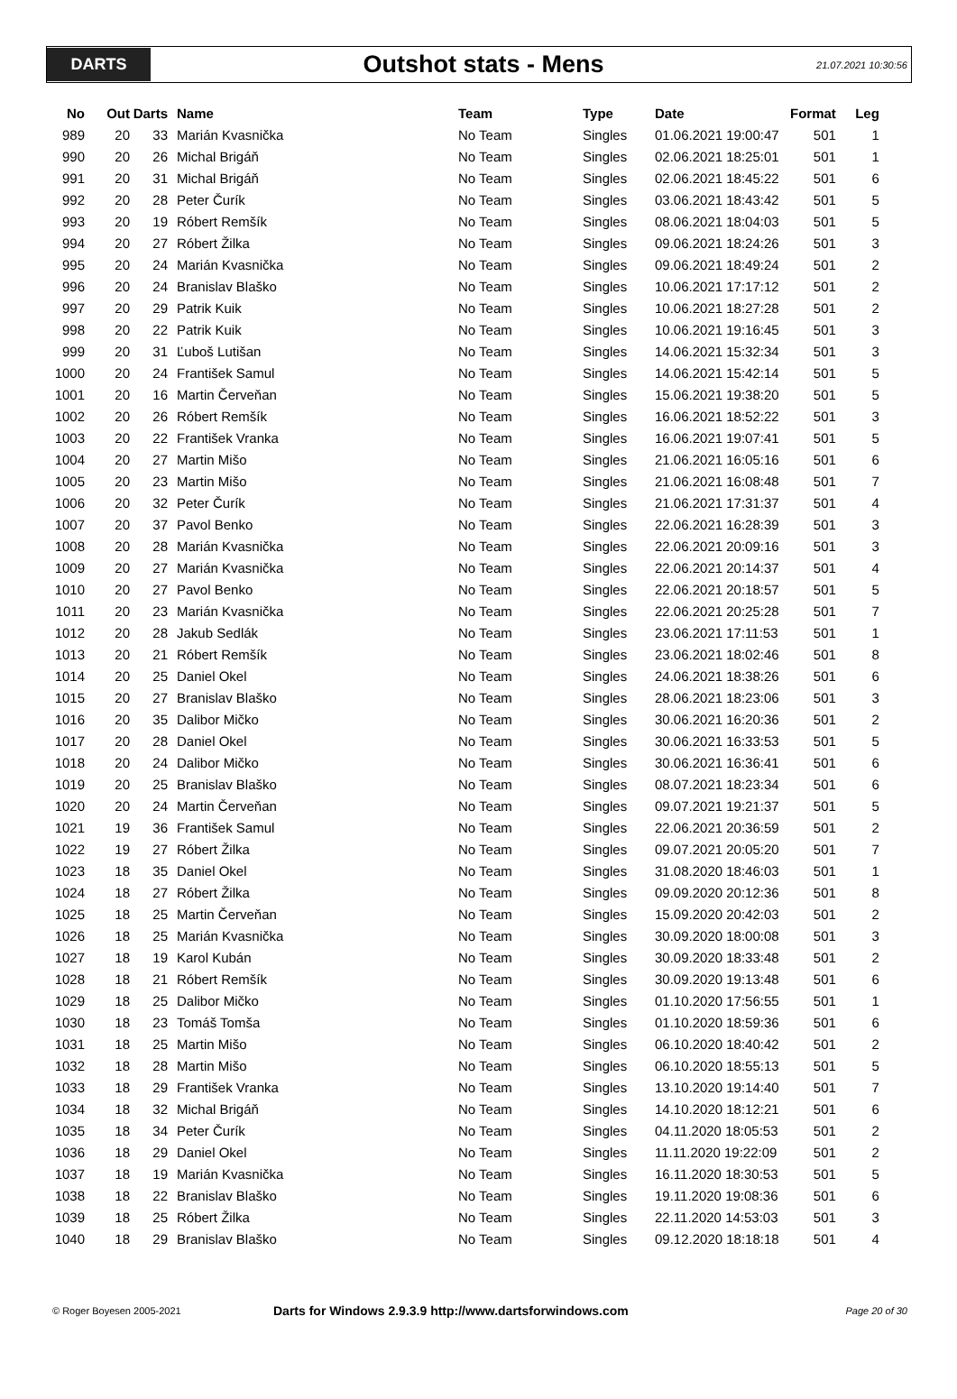DARTS
Outshot stats - Mens
21.07.2021 10:30:56
| No | Out | Darts | Name | Team | Type | Date | Format | Leg |
| --- | --- | --- | --- | --- | --- | --- | --- | --- |
| 989 | 20 | 33 | Marián Kvasnička | No Team | Singles | 01.06.2021 19:00:47 | 501 | 1 |
| 990 | 20 | 26 | Michal Brigáň | No Team | Singles | 02.06.2021 18:25:01 | 501 | 1 |
| 991 | 20 | 31 | Michal Brigáň | No Team | Singles | 02.06.2021 18:45:22 | 501 | 6 |
| 992 | 20 | 28 | Peter Čurík | No Team | Singles | 03.06.2021 18:43:42 | 501 | 5 |
| 993 | 20 | 19 | Róbert Remšík | No Team | Singles | 08.06.2021 18:04:03 | 501 | 5 |
| 994 | 20 | 27 | Róbert Žilka | No Team | Singles | 09.06.2021 18:24:26 | 501 | 3 |
| 995 | 20 | 24 | Marián Kvasnička | No Team | Singles | 09.06.2021 18:49:24 | 501 | 2 |
| 996 | 20 | 24 | Branislav Blaško | No Team | Singles | 10.06.2021 17:17:12 | 501 | 2 |
| 997 | 20 | 29 | Patrik Kuik | No Team | Singles | 10.06.2021 18:27:28 | 501 | 2 |
| 998 | 20 | 22 | Patrik Kuik | No Team | Singles | 10.06.2021 19:16:45 | 501 | 3 |
| 999 | 20 | 31 | Ľuboš Lutišan | No Team | Singles | 14.06.2021 15:32:34 | 501 | 3 |
| 1000 | 20 | 24 | František Samul | No Team | Singles | 14.06.2021 15:42:14 | 501 | 5 |
| 1001 | 20 | 16 | Martin Červeňan | No Team | Singles | 15.06.2021 19:38:20 | 501 | 5 |
| 1002 | 20 | 26 | Róbert Remšík | No Team | Singles | 16.06.2021 18:52:22 | 501 | 3 |
| 1003 | 20 | 22 | František Vranka | No Team | Singles | 16.06.2021 19:07:41 | 501 | 5 |
| 1004 | 20 | 27 | Martin Mišo | No Team | Singles | 21.06.2021 16:05:16 | 501 | 6 |
| 1005 | 20 | 23 | Martin Mišo | No Team | Singles | 21.06.2021 16:08:48 | 501 | 7 |
| 1006 | 20 | 32 | Peter Čurík | No Team | Singles | 21.06.2021 17:31:37 | 501 | 4 |
| 1007 | 20 | 37 | Pavol Benko | No Team | Singles | 22.06.2021 16:28:39 | 501 | 3 |
| 1008 | 20 | 28 | Marián Kvasnička | No Team | Singles | 22.06.2021 20:09:16 | 501 | 3 |
| 1009 | 20 | 27 | Marián Kvasnička | No Team | Singles | 22.06.2021 20:14:37 | 501 | 4 |
| 1010 | 20 | 27 | Pavol Benko | No Team | Singles | 22.06.2021 20:18:57 | 501 | 5 |
| 1011 | 20 | 23 | Marián Kvasnička | No Team | Singles | 22.06.2021 20:25:28 | 501 | 7 |
| 1012 | 20 | 28 | Jakub Sedlák | No Team | Singles | 23.06.2021 17:11:53 | 501 | 1 |
| 1013 | 20 | 21 | Róbert Remšík | No Team | Singles | 23.06.2021 18:02:46 | 501 | 8 |
| 1014 | 20 | 25 | Daniel Okel | No Team | Singles | 24.06.2021 18:38:26 | 501 | 6 |
| 1015 | 20 | 27 | Branislav Blaško | No Team | Singles | 28.06.2021 18:23:06 | 501 | 3 |
| 1016 | 20 | 35 | Dalibor Mičko | No Team | Singles | 30.06.2021 16:20:36 | 501 | 2 |
| 1017 | 20 | 28 | Daniel Okel | No Team | Singles | 30.06.2021 16:33:53 | 501 | 5 |
| 1018 | 20 | 24 | Dalibor Mičko | No Team | Singles | 30.06.2021 16:36:41 | 501 | 6 |
| 1019 | 20 | 25 | Branislav Blaško | No Team | Singles | 08.07.2021 18:23:34 | 501 | 6 |
| 1020 | 20 | 24 | Martin Červeňan | No Team | Singles | 09.07.2021 19:21:37 | 501 | 5 |
| 1021 | 19 | 36 | František Samul | No Team | Singles | 22.06.2021 20:36:59 | 501 | 2 |
| 1022 | 19 | 27 | Róbert Žilka | No Team | Singles | 09.07.2021 20:05:20 | 501 | 7 |
| 1023 | 18 | 35 | Daniel Okel | No Team | Singles | 31.08.2020 18:46:03 | 501 | 1 |
| 1024 | 18 | 27 | Róbert Žilka | No Team | Singles | 09.09.2020 20:12:36 | 501 | 8 |
| 1025 | 18 | 25 | Martin Červeňan | No Team | Singles | 15.09.2020 20:42:03 | 501 | 2 |
| 1026 | 18 | 25 | Marián Kvasnička | No Team | Singles | 30.09.2020 18:00:08 | 501 | 3 |
| 1027 | 18 | 19 | Karol Kubán | No Team | Singles | 30.09.2020 18:33:48 | 501 | 2 |
| 1028 | 18 | 21 | Róbert Remšík | No Team | Singles | 30.09.2020 19:13:48 | 501 | 6 |
| 1029 | 18 | 25 | Dalibor Mičko | No Team | Singles | 01.10.2020 17:56:55 | 501 | 1 |
| 1030 | 18 | 23 | Tomáš Tomša | No Team | Singles | 01.10.2020 18:59:36 | 501 | 6 |
| 1031 | 18 | 25 | Martin Mišo | No Team | Singles | 06.10.2020 18:40:42 | 501 | 2 |
| 1032 | 18 | 28 | Martin Mišo | No Team | Singles | 06.10.2020 18:55:13 | 501 | 5 |
| 1033 | 18 | 29 | František Vranka | No Team | Singles | 13.10.2020 19:14:40 | 501 | 7 |
| 1034 | 18 | 32 | Michal Brigáň | No Team | Singles | 14.10.2020 18:12:21 | 501 | 6 |
| 1035 | 18 | 34 | Peter Čurík | No Team | Singles | 04.11.2020 18:05:53 | 501 | 2 |
| 1036 | 18 | 29 | Daniel Okel | No Team | Singles | 11.11.2020 19:22:09 | 501 | 2 |
| 1037 | 18 | 19 | Marián Kvasnička | No Team | Singles | 16.11.2020 18:30:53 | 501 | 5 |
| 1038 | 18 | 22 | Branislav Blaško | No Team | Singles | 19.11.2020 19:08:36 | 501 | 6 |
| 1039 | 18 | 25 | Róbert Žilka | No Team | Singles | 22.11.2020 14:53:03 | 501 | 3 |
| 1040 | 18 | 29 | Branislav Blaško | No Team | Singles | 09.12.2020 18:18:18 | 501 | 4 |
© Roger Boyesen 2005-2021
Darts for Windows 2.9.3.9 http://www.dartsforwindows.com
Page 20 of 30